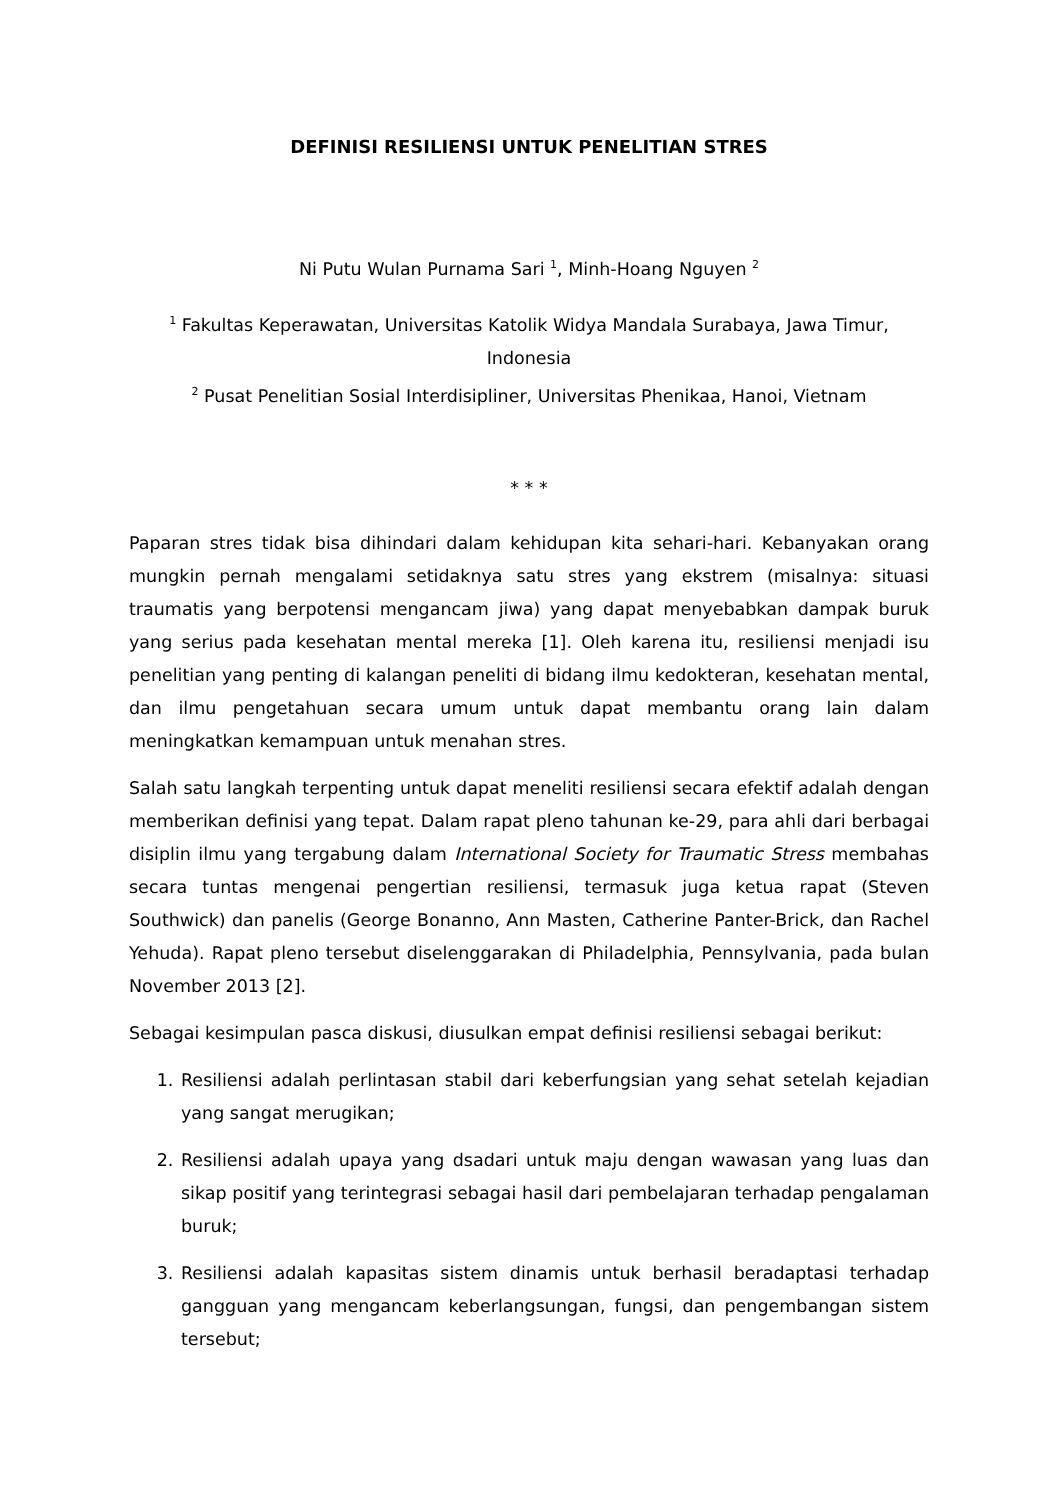DEFINISI RESILIENSI UNTUK PENELITIAN STRES
Ni Putu Wulan Purnama Sari <sup>1</sup>, Minh-Hoang Nguyen <sup>2</sup>
<sup>1</sup> Fakultas Keperawatan, Universitas Katolik Widya Mandala Surabaya, Jawa Timur, Indonesia
<sup>2</sup> Pusat Penelitian Sosial Interdisipliner, Universitas Phenikaa, Hanoi, Vietnam
* * *
Paparan stres tidak bisa dihindari dalam kehidupan kita sehari-hari. Kebanyakan orang mungkin pernah mengalami setidaknya satu stres yang ekstrem (misalnya: situasi traumatis yang berpotensi mengancam jiwa) yang dapat menyebabkan dampak buruk yang serius pada kesehatan mental mereka [1]. Oleh karena itu, resiliensi menjadi isu penelitian yang penting di kalangan peneliti di bidang ilmu kedokteran, kesehatan mental, dan ilmu pengetahuan secara umum untuk dapat membantu orang lain dalam meningkatkan kemampuan untuk menahan stres.
Salah satu langkah terpenting untuk dapat meneliti resiliensi secara efektif adalah dengan memberikan definisi yang tepat. Dalam rapat pleno tahunan ke-29, para ahli dari berbagai disiplin ilmu yang tergabung dalam International Society for Traumatic Stress membahas secara tuntas mengenai pengertian resiliensi, termasuk juga ketua rapat (Steven Southwick) dan panelis (George Bonanno, Ann Masten, Catherine Panter-Brick, dan Rachel Yehuda). Rapat pleno tersebut diselenggarakan di Philadelphia, Pennsylvania, pada bulan November 2013 [2].
Sebagai kesimpulan pasca diskusi, diusulkan empat definisi resiliensi sebagai berikut:
1. Resiliensi adalah perlintasan stabil dari keberfungsian yang sehat setelah kejadian yang sangat merugikan;
2. Resiliensi adalah upaya yang dsadari untuk maju dengan wawasan yang luas dan sikap positif yang terintegrasi sebagai hasil dari pembelajaran terhadap pengalaman buruk;
3. Resiliensi adalah kapasitas sistem dinamis untuk berhasil beradaptasi terhadap gangguan yang mengancam keberlangsungan, fungsi, dan pengembangan sistem tersebut;